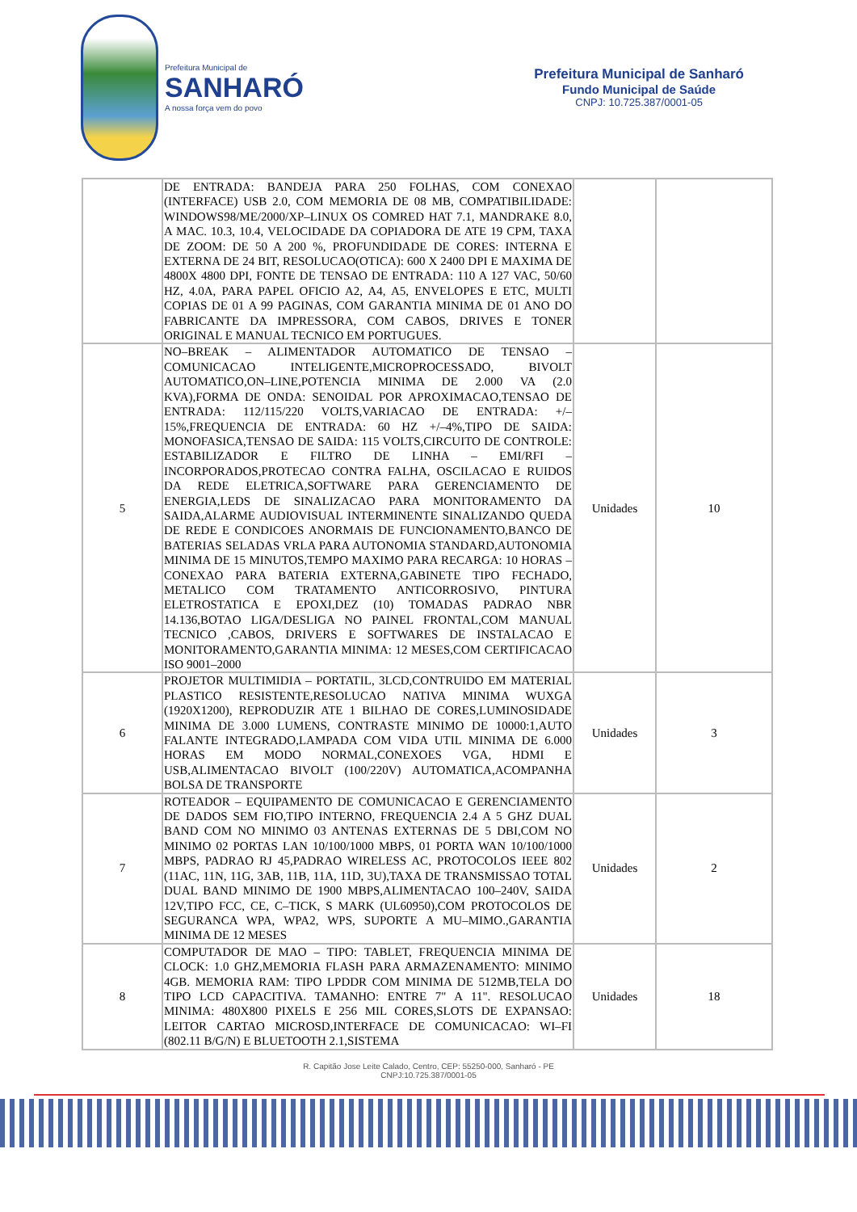Prefeitura Municipal de
SANHARÓ
A nossa força vem do povo
Prefeitura Municipal de Sanharó
Fundo Municipal de Saúde
CNPJ: 10.725.387/0001-05
| | DE ENTRADA: BANDEJA PARA 250 FOLHAS, COM CONEXAO (INTERFACE) USB 2.0, COM MEMORIA DE 08 MB, COMPATIBILIDADE: WINDOWS98/ME/2000/XP–LINUX OS COMRED HAT 7.1, MANDRAKE 8.0, A MAC. 10.3, 10.4, VELOCIDADE DA COPIADORA DE ATE 19 CPM, TAXA DE ZOOM: DE 50 A 200 %, PROFUNDIDADE DE CORES: INTERNA E EXTERNA DE 24 BIT, RESOLUCAO(OTICA): 600 X 2400 DPI E MAXIMA DE 4800X 4800 DPI, FONTE DE TENSAO DE ENTRADA: 110 A 127 VAC, 50/60 HZ, 4.0A, PARA PAPEL OFICIO A2, A4, A5, ENVELOPES E ETC, MULTI COPIAS DE 01 A 99 PAGINAS, COM GARANTIA MINIMA DE 01 ANO DO FABRICANTE DA IMPRESSORA, COM CABOS, DRIVES E TONER ORIGINAL E MANUAL TECNICO EM PORTUGUES. | | |
| 5 | NO–BREAK – ALIMENTADOR AUTOMATICO DE TENSAO – COMUNICACAO INTELIGENTE,MICROPROCESSADO, BIVOLT AUTOMATICO,ON–LINE,POTENCIA MINIMA DE 2.000 VA (2.0 KVA),FORMA DE ONDA: SENOIDAL POR APROXIMACAO,TENSAO DE ENTRADA: 112/115/220 VOLTS,VARIACAO DE ENTRADA: +/– 15%,FREQUENCIA DE ENTRADA: 60 HZ +/–4%,TIPO DE SAIDA: MONOFASICA,TENSAO DE SAIDA: 115 VOLTS,CIRCUITO DE CONTROLE: ESTABILIZADOR E FILTRO DE LINHA – EMI/RFI – INCORPORADOS,PROTECAO CONTRA FALHA, OSCILACAO E RUIDOS DA REDE ELETRICA,SOFTWARE PARA GERENCIAMENTO DE ENERGIA,LEDS DE SINALIZACAO PARA MONITORAMENTO DA SAIDA,ALARME AUDIOVISUAL INTERMINENTE SINALIZANDO QUEDA DE REDE E CONDICOES ANORMAIS DE FUNCIONAMENTO,BANCO DE BATERIAS SELADAS VRLA PARA AUTONOMIA STANDARD,AUTONOMIA MINIMA DE 15 MINUTOS,TEMPO MAXIMO PARA RECARGA: 10 HORAS – CONEXAO PARA BATERIA EXTERNA,GABINETE TIPO FECHADO, METALICO COM TRATAMENTO ANTICORROSIVO, PINTURA ELETROSTATICA E EPOXI,DEZ (10) TOMADAS PADRAO NBR 14.136,BOTAO LIGA/DESLIGA NO PAINEL FRONTAL,COM MANUAL TECNICO ,CABOS, DRIVERS E SOFTWARES DE INSTALACAO E MONITORAMENTO,GARANTIA MINIMA: 12 MESES,COM CERTIFICACAO ISO 9001–2000 | Unidades | 10 |
| 6 | PROJETOR MULTIMIDIA – PORTATIL, 3LCD,CONTRUIDO EM MATERIAL PLASTICO RESISTENTE,RESOLUCAO NATIVA MINIMA WUXGA (1920X1200), REPRODUZIR ATE 1 BILHAO DE CORES,LUMINOSIDADE MINIMA DE 3.000 LUMENS, CONTRASTE MINIMO DE 10000:1,AUTO FALANTE INTEGRADO,LAMPADA COM VIDA UTIL MINIMA DE 6.000 HORAS EM MODO NORMAL,CONEXOES VGA, HDMI E USB,ALIMENTACAO BIVOLT (100/220V) AUTOMATICA,ACOMPANHA BOLSA DE TRANSPORTE | Unidades | 3 |
| 7 | ROTEADOR – EQUIPAMENTO DE COMUNICACAO E GERENCIAMENTO DE DADOS SEM FIO,TIPO INTERNO, FREQUENCIA 2.4 A 5 GHZ DUAL BAND COM NO MINIMO 03 ANTENAS EXTERNAS DE 5 DBI,COM NO MINIMO 02 PORTAS LAN 10/100/1000 MBPS, 01 PORTA WAN 10/100/1000 MBPS, PADRAO RJ 45,PADRAO WIRELESS AC, PROTOCOLOS IEEE 802 (11AC, 11N, 11G, 3AB, 11B, 11A, 11D, 3U),TAXA DE TRANSMISSAO TOTAL DUAL BAND MINIMO DE 1900 MBPS,ALIMENTACAO 100–240V, SAIDA 12V,TIPO FCC, CE, C–TICK, S MARK (UL60950),COM PROTOCOLOS DE SEGURANCA WPA, WPA2, WPS, SUPORTE A MU–MIMO.,GARANTIA MINIMA DE 12 MESES | Unidades | 2 |
| 8 | COMPUTADOR DE MAO – TIPO: TABLET, FREQUENCIA MINIMA DE CLOCK: 1.0 GHZ,MEMORIA FLASH PARA ARMAZENAMENTO: MINIMO 4GB. MEMORIA RAM: TIPO LPDDR COM MINIMA DE 512MB,TELA DO TIPO LCD CAPACITIVA. TAMANHO: ENTRE 7" A 11". RESOLUCAO MINIMA: 480X800 PIXELS E 256 MIL CORES,SLOTS DE EXPANSAO: LEITOR CARTAO MICROSD,INTERFACE DE COMUNICACAO: WI–FI (802.11 B/G/N) E BLUETOOTH 2.1,SISTEMA | Unidades | 18 |
R. Capitão Jose Leite Calado, Centro, CEP: 55250-000, Sanharó - PE
CNPJ:10.725.387/0001-05